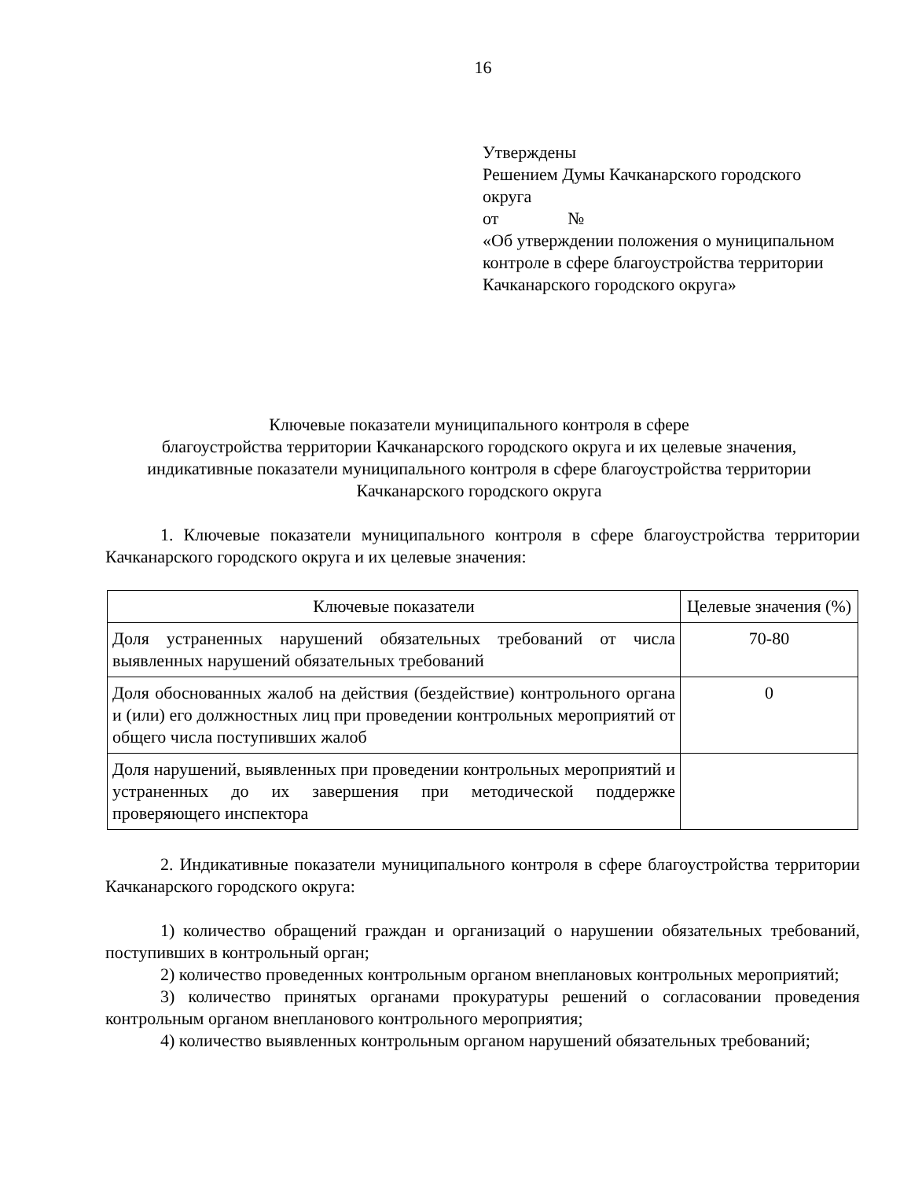16
Утверждены
Решением Думы Качканарского городского округа
от №
«Об утверждении положения о муниципальном контроле в сфере благоустройства территории Качканарского городского округа»
Ключевые показатели муниципального контроля в сфере
благоустройства территории Качканарского городского округа и их целевые значения,
индикативные показатели муниципального контроля в сфере благоустройства территории
Качканарского городского округа
1. Ключевые показатели муниципального контроля в сфере благоустройства территории Качканарского городского округа и их целевые значения:
| Ключевые показатели | Целевые значения (%) |
| --- | --- |
| Доля устраненных нарушений обязательных требований от числа выявленных нарушений обязательных требований | 70-80 |
| Доля обоснованных жалоб на действия (бездействие) контрольного органа и (или) его должностных лиц при проведении контрольных мероприятий от общего числа поступивших жалоб | 0 |
| Доля нарушений, выявленных при проведении контрольных мероприятий и устраненных до их завершения при методической поддержке проверяющего инспектора | |
2. Индикативные показатели муниципального контроля в сфере благоустройства территории Качканарского городского округа:
1) количество обращений граждан и организаций о нарушении обязательных требований, поступивших в контрольный орган;
2) количество проведенных контрольным органом внеплановых контрольных мероприятий;
3) количество принятых органами прокуратуры решений о согласовании проведения контрольным органом внепланового контрольного мероприятия;
4) количество выявленных контрольным органом нарушений обязательных требований;